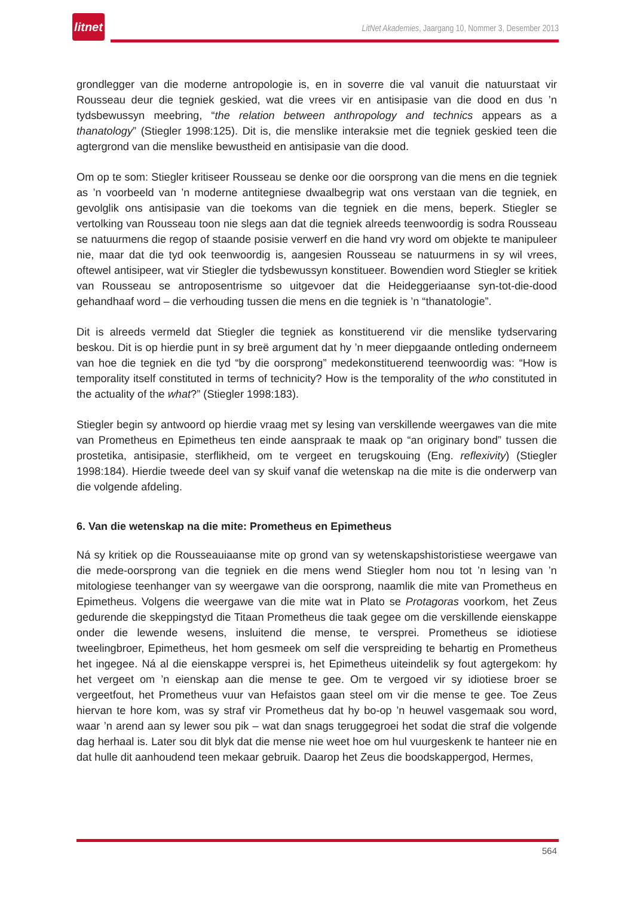litnet
LitNet Akademies, Jaargang 10, Nommer 3, Desember 2013
grondlegger van die moderne antropologie is, en in soverre die val vanuit die natuurstaat vir Rousseau deur die tegniek geskied, wat die vrees vir en antisipasie van die dood en dus ’n tydsbewussyn meebring, “the relation between anthropology and technics appears as a thanatology” (Stiegler 1998:125). Dit is, die menslike interaksie met die tegniek geskied teen die agtergrond van die menslike bewustheid en antisipasie van die dood.
Om op te som: Stiegler kritiseer Rousseau se denke oor die oorsprong van die mens en die tegniek as ’n voorbeeld van ’n moderne antitegniese dwaalbegrip wat ons verstaan van die tegniek, en gevolglik ons antisipasie van die toekoms van die tegniek en die mens, beperk. Stiegler se vertolking van Rousseau toon nie slegs aan dat die tegniek alreeds teenwoordig is sodra Rousseau se natuurmens die regop of staande posisie verwerf en die hand vry word om objekte te manipuleer nie, maar dat die tyd ook teenwoordig is, aangesien Rousseau se natuurmens in sy wil vrees, oftewel antisipeer, wat vir Stiegler die tydsbewussyn konstitueer. Bowendien word Stiegler se kritiek van Rousseau se antroposentrisme so uitgevoer dat die Heideggeriaanse syn-tot-die-dood gehandhaaf word – die verhouding tussen die mens en die tegniek is ’n “thanatologie”.
Dit is alreeds vermeld dat Stiegler die tegniek as konstituerend vir die menslike tydservaring beskou. Dit is op hierdie punt in sy breë argument dat hy ’n meer diepgaande ontleding onderneem van hoe die tegniek en die tyd “by die oorsprong” medekonstituerend teenwoordig was: “How is temporality itself constituted in terms of technicity? How is the temporality of the who constituted in the actuality of the what?” (Stiegler 1998:183).
Stiegler begin sy antwoord op hierdie vraag met sy lesing van verskillende weergawes van die mite van Prometheus en Epimetheus ten einde aanspraak te maak op “an originary bond” tussen die prostetika, antisipasie, sterflikheid, om te vergeet en terugskouing (Eng. reflexivity) (Stiegler 1998:184). Hierdie tweede deel van sy skuif vanaf die wetenskap na die mite is die onderwerp van die volgende afdeling.
6. Van die wetenskap na die mite: Prometheus en Epimetheus
Ná sy kritiek op die Rousseauiaanse mite op grond van sy wetenskapshistoristiese weergawe van die mede-oorsprong van die tegniek en die mens wend Stiegler hom nou tot ’n lesing van ’n mitologiese teenhanger van sy weergawe van die oorsprong, naamlik die mite van Prometheus en Epimetheus. Volgens die weergawe van die mite wat in Plato se Protagoras voorkom, het Zeus gedurende die skeppingstyd die Titaan Prometheus die taak gegee om die verskillende eienskappe onder die lewende wesens, insluitend die mense, te versprei. Prometheus se idiotiese tweelingbroer, Epimetheus, het hom gesmeek om self die verspreiding te behartig en Prometheus het ingegee. Ná al die eienskappe versprei is, het Epimetheus uiteindelik sy fout agtergekom: hy het vergeet om ’n eienskap aan die mense te gee. Om te vergoed vir sy idiotiese broer se vergeetfout, het Prometheus vuur van Hefaistos gaan steel om vir die mense te gee. Toe Zeus hiervan te hore kom, was sy straf vir Prometheus dat hy bo-op ’n heuwel vasgemaak sou word, waar ’n arend aan sy lewer sou pik – wat dan snags teruggegroei het sodat die straf die volgende dag herhaal is. Later sou dit blyk dat die mense nie weet hoe om hul vuurgeskenk te hanteer nie en dat hulle dit aanhoudend teen mekaar gebruik. Daarop het Zeus die boodskappergod, Hermes,
564